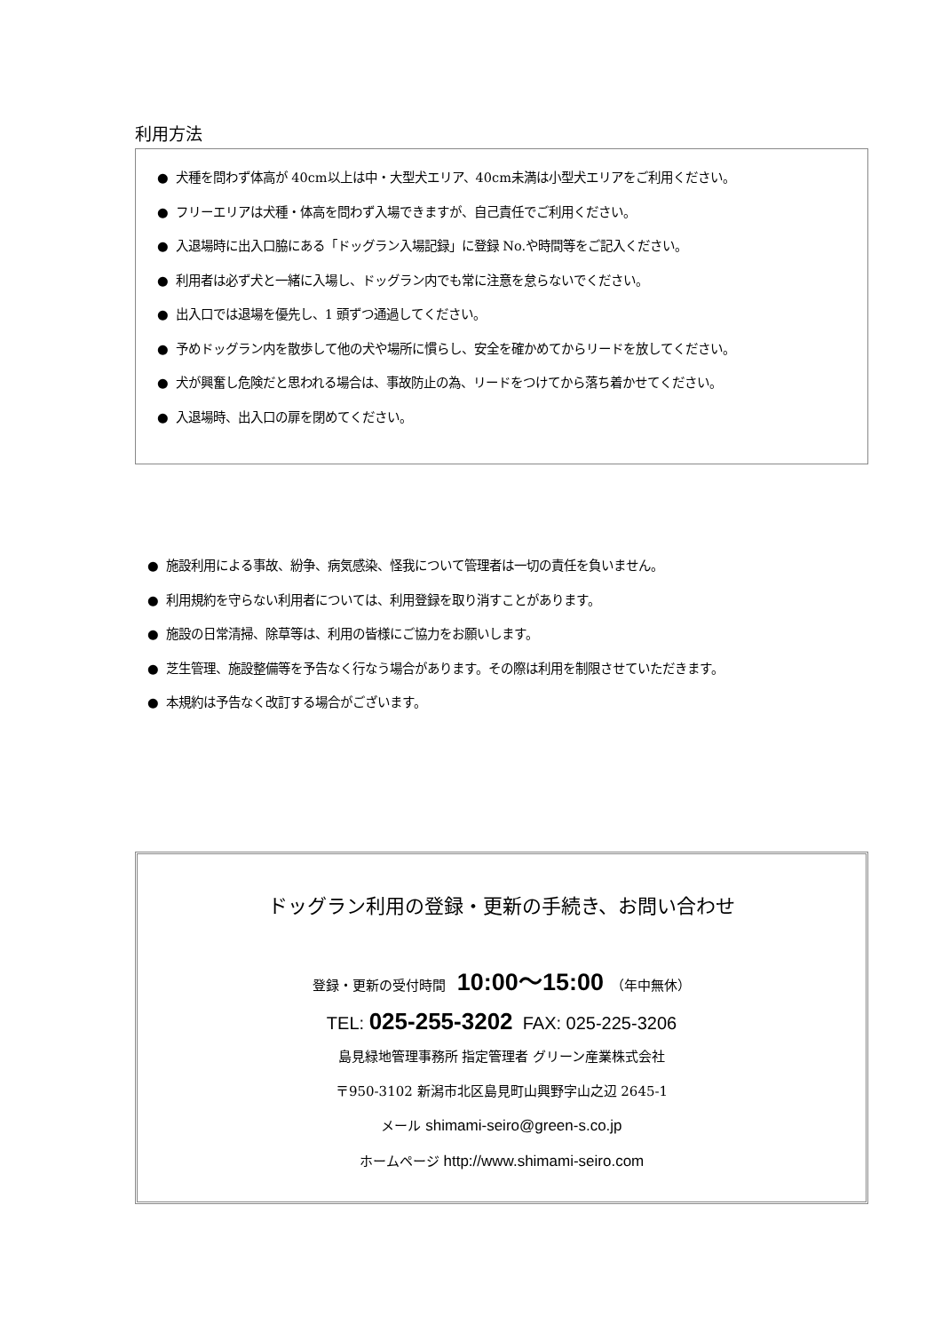利用方法
● 犬種を問わず体高が 40cm以上は中・大型犬エリア、40cm未満は小型犬エリアをご利用ください。
● フリーエリアは犬種・体高を問わず入場できますが、自己責任でご利用ください。
● 入退場時に出入口脇にある「ドッグラン入場記録」に登録 No.や時間等をご記入ください。
● 利用者は必ず犬と一緒に入場し、ドッグラン内でも常に注意を怠らないでください。
● 出入口では退場を優先し、1 頭ずつ通過してください。
● 予めドッグラン内を散歩して他の犬や場所に慣らし、安全を確かめてからリードを放してください。
● 犬が興奮し危険だと思われる場合は、事故防止の為、リードをつけてから落ち着かせてください。
● 入退場時、出入口の扉を閉めてください。
● 施設利用による事故、紛争、病気感染、怪我について管理者は一切の責任を負いません。
● 利用規約を守らない利用者については、利用登録を取り消すことがあります。
● 施設の日常清掃、除草等は、利用の皆様にご協力をお願いします。
● 芝生管理、施設整備等を予告なく行なう場合があります。その際は利用を制限させていただきます。
● 本規約は予告なく改訂する場合がございます。
ドッグラン利用の登録・更新の手続き、お問い合わせ
登録・更新の受付時間 10:00～15:00 （年中無休）
TEL: 025-255-3202 FAX: 025-225-3206
島見緑地管理事務所 指定管理者 グリーン産業株式会社
〒950-3102 新潟市北区島見町山興野字山之辺 2645-1
メール shimami-seiro@green-s.co.jp
ホームページ http://www.shimami-seiro.com